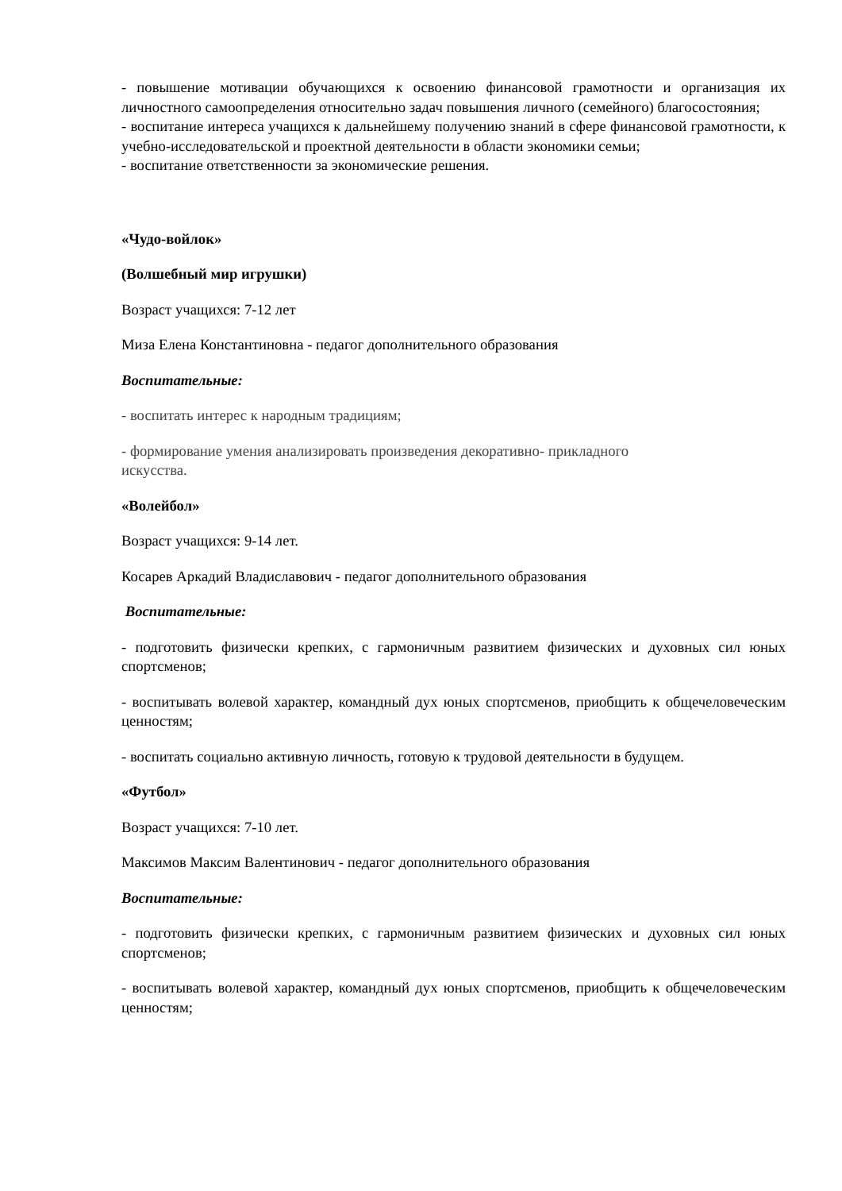- повышение мотивации обучающихся к освоению финансовой грамотности и организация их личностного самоопределения относительно задач повышения личного (семейного) благосостояния;
- воспитание интереса учащихся к дальнейшему получению знаний в сфере финансовой грамотности, к учебно-исследовательской и проектной деятельности в области экономики семьи;
- воспитание ответственности за экономические решения.
«Чудо-войлок»
(Волшебный мир игрушки)
Возраст учащихся: 7-12 лет
Миза Елена Константиновна - педагог дополнительного образования
Воспитательные:
- воспитать интерес к народным традициям;
- формирование умения анализировать произведения декоративно- прикладного
искусства.
«Волейбол»
Возраст учащихся: 9-14 лет.
Косарев Аркадий Владиславович - педагог дополнительного образования
Воспитательные:
- подготовить физически крепких, с гармоничным развитием физических и духовных сил юных спортсменов;
- воспитывать волевой характер, командный дух юных спортсменов, приобщить к общечеловеческим ценностям;
- воспитать социально активную личность, готовую к трудовой деятельности в будущем.
«Футбол»
Возраст учащихся: 7-10 лет.
Максимов Максим Валентинович - педагог дополнительного образования
Воспитательные:
- подготовить физически крепких, с гармоничным развитием физических и духовных сил юных спортсменов;
- воспитывать волевой характер, командный дух юных спортсменов, приобщить к общечеловеческим ценностям;